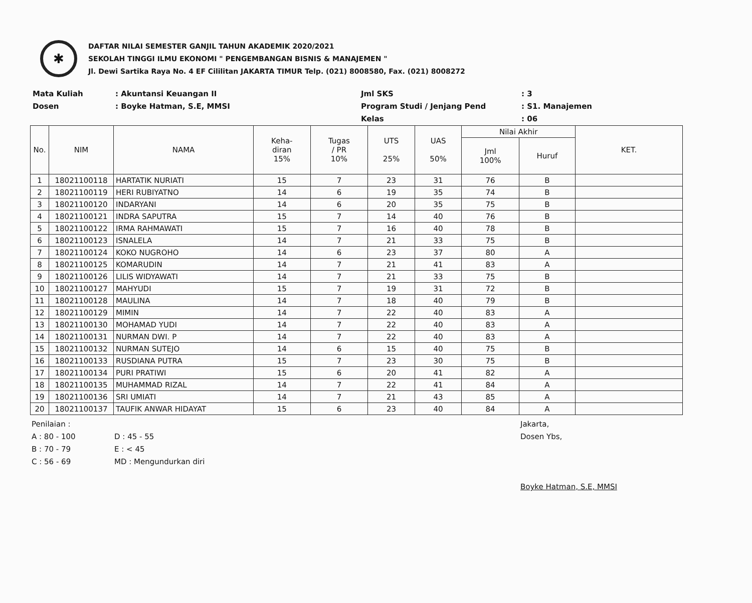✱
DAFTAR NILAI SEMESTER GANJIL TAHUN AKADEMIK 2020/2021
SEKOLAH TINGGI ILMU EKONOMI " PENGEMBANGAN BISNIS & MANAJEMEN "
Jl. Dewi Sartika Raya No. 4 EF Cililitan JAKARTA TIMUR Telp. (021) 8008580, Fax. (021) 8008272
Mata Kuliah
Dosen
: Akuntansi Keuangan II
: Boyke Hatman, S.E, MMSI
Jml SKS
Program Studi / Jenjang Pend
Kelas
: 3
: S1. Manajemen
: 06
| No. | NIM | NAMA | Keha- diran 15% | Tugas / PR 10% | UTS 25% | UAS 50% | Nilai Akhir | | KET. |
| --- | --- | --- | --- | --- | --- | --- | --- | --- | --- |
| | | | | | | | Jml 100% | Huruf | |
| 1 | 18021100118 | HARTATIK NURIATI | 15 | 7 | 23 | 31 | 76 | B | |
| 2 | 18021100119 | HERI RUBIYATNO | 14 | 6 | 19 | 35 | 74 | B | |
| 3 | 18021100120 | INDARYANI | 14 | 6 | 20 | 35 | 75 | B | |
| 4 | 18021100121 | INDRA SAPUTRA | 15 | 7 | 14 | 40 | 76 | B | |
| 5 | 18021100122 | IRMA RAHMAWATI | 15 | 7 | 16 | 40 | 78 | B | |
| 6 | 18021100123 | ISNALELA | 14 | 7 | 21 | 33 | 75 | B | |
| 7 | 18021100124 | KOKO NUGROHO | 14 | 6 | 23 | 37 | 80 | A | |
| 8 | 18021100125 | KOMARUDIN | 14 | 7 | 21 | 41 | 83 | A | |
| 9 | 18021100126 | LILIS WIDYAWATI | 14 | 7 | 21 | 33 | 75 | B | |
| 10 | 18021100127 | MAHYUDI | 15 | 7 | 19 | 31 | 72 | B | |
| 11 | 18021100128 | MAULINA | 14 | 7 | 18 | 40 | 79 | B | |
| 12 | 18021100129 | MIMIN | 14 | 7 | 22 | 40 | 83 | A | |
| 13 | 18021100130 | MOHAMAD YUDI | 14 | 7 | 22 | 40 | 83 | A | |
| 14 | 18021100131 | NURMAN DWI. P | 14 | 7 | 22 | 40 | 83 | A | |
| 15 | 18021100132 | NURMAN SUTEJO | 14 | 6 | 15 | 40 | 75 | B | |
| 16 | 18021100133 | RUSDIANA PUTRA | 15 | 7 | 23 | 30 | 75 | B | |
| 17 | 18021100134 | PURI PRATIWI | 15 | 6 | 20 | 41 | 82 | A | |
| 18 | 18021100135 | MUHAMMAD RIZAL | 14 | 7 | 22 | 41 | 84 | A | |
| 19 | 18021100136 | SRI UMIATI | 14 | 7 | 21 | 43 | 85 | A | |
| 20 | 18021100137 | TAUFIK ANWAR HIDAYAT | 15 | 6 | 23 | 40 | 84 | A | |
Penilaian :
A : 80 - 100
B : 70 - 79
C : 56 - 69
D : 45 - 55
E : < 45
MD : Mengundurkan diri
Jakarta,
Dosen Ybs,
Boyke Hatman, S.E, MMSI